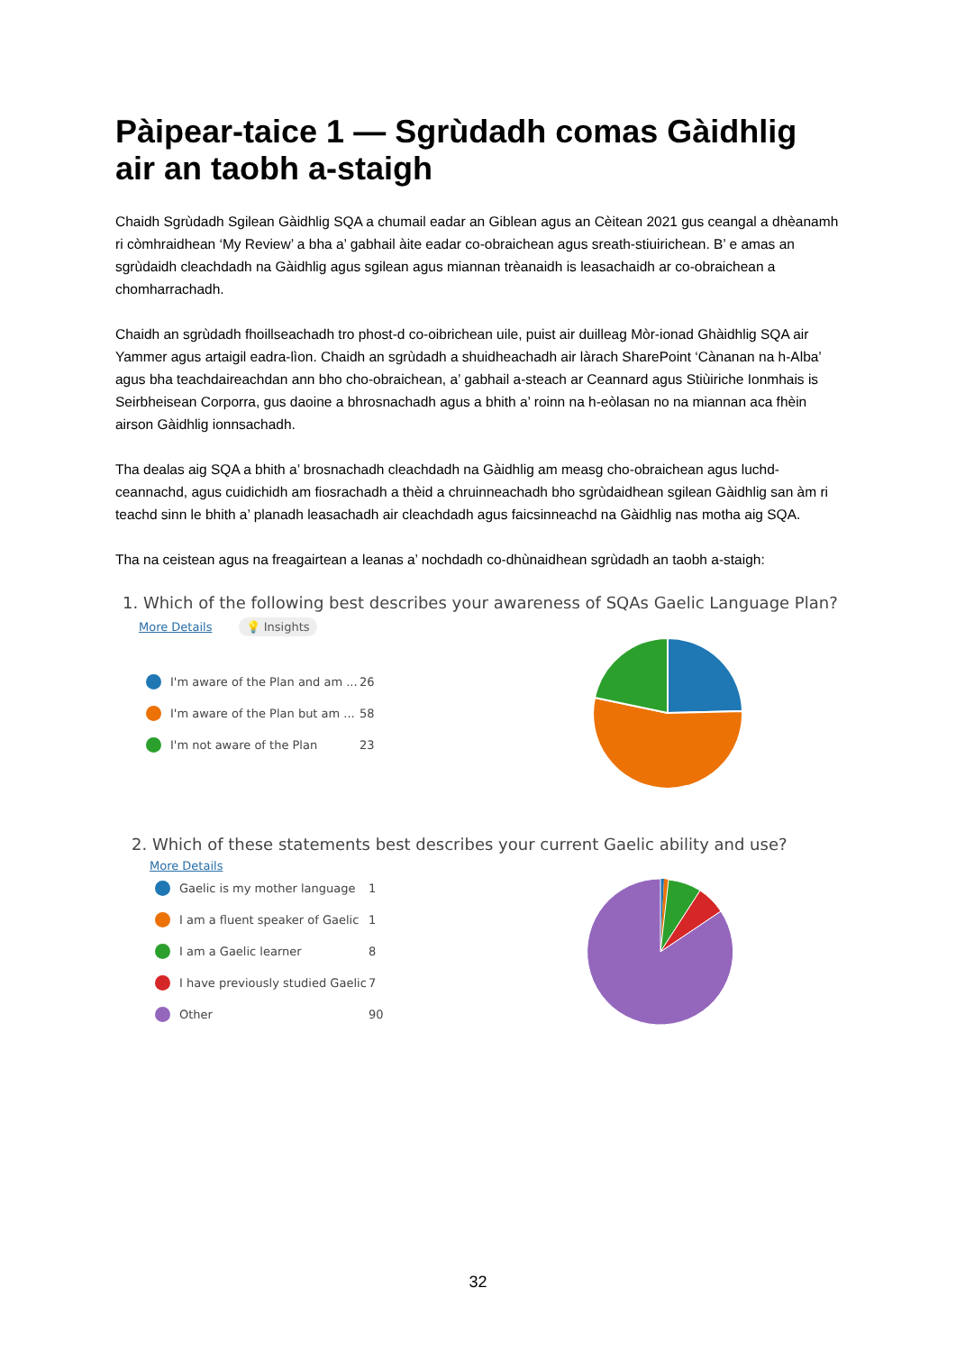Pàipear-taice 1 — Sgrùdadh comas Gàidhlig air an taobh a-staigh
Chaidh Sgrùdadh Sgilean Gàidhlig SQA a chumail eadar an Giblean agus an Cèitean 2021 gus ceangal a dhèanamh ri còmhraidhean ‘My Review’ a bha a’ gabhail àite eadar co-obraichean agus sreath-stiuirichean. B’ e amas an sgrùdaidh cleachdadh na Gàidhlig agus sgilean agus miannan trèanaidh is leasachaidh ar co-obraichean a chomharrachadh.
Chaidh an sgrùdadh fhoillseachadh tro phost-d co-oibrichean uile, puist air duilleag Mòr-ionad Ghàidhlig SQA air Yammer agus artaigil eadra-lìon. Chaidh an sgrùdadh a shuidheachadh air làrach SharePoint ‘Cànanan na h-Alba’ agus bha teachdaireachdan ann bho cho-obraichean, a’ gabhail a-steach ar Ceannard agus Stiùiriche Ionmhais is Seirbheisean Corporra, gus daoine a bhrosnachadh agus a bhith a’ roinn na h-eòlasan no na miannan aca fhèin airson Gàidhlig ionnsachadh.
Tha dealas aig SQA a bhith a’ brosnachadh cleachdadh na Gàidhlig am measg cho-obraichean agus luchd-ceannachd, agus cuidichidh am fiosrachadh a thèid a chruinneachadh bho sgrùdaidhean sgilean Gàidhlig san àm ri teachd sinn le bhith a’ planadh leasachadh air cleachdadh agus faicsinneachd na Gàidhlig nas motha aig SQA.
Tha na ceistean agus na freagairtean a leanas a’ nochdadh co-dhùnaidhean sgrùdadh an taobh a-staigh:
1. Which of the following best describes your awareness of SQAs Gaelic Language Plan?
More Details 💡 Insights
I'm aware of the Plan and am ... 26
I'm aware of the Plan but am ... 58
I'm not aware of the Plan 23
2. Which of these statements best describes your current Gaelic ability and use?
More Details
Gaelic is my mother language 1
I am a fluent speaker of Gaelic 1
I am a Gaelic learner 8
I have previously studied Gaelic 7
Other 90
32